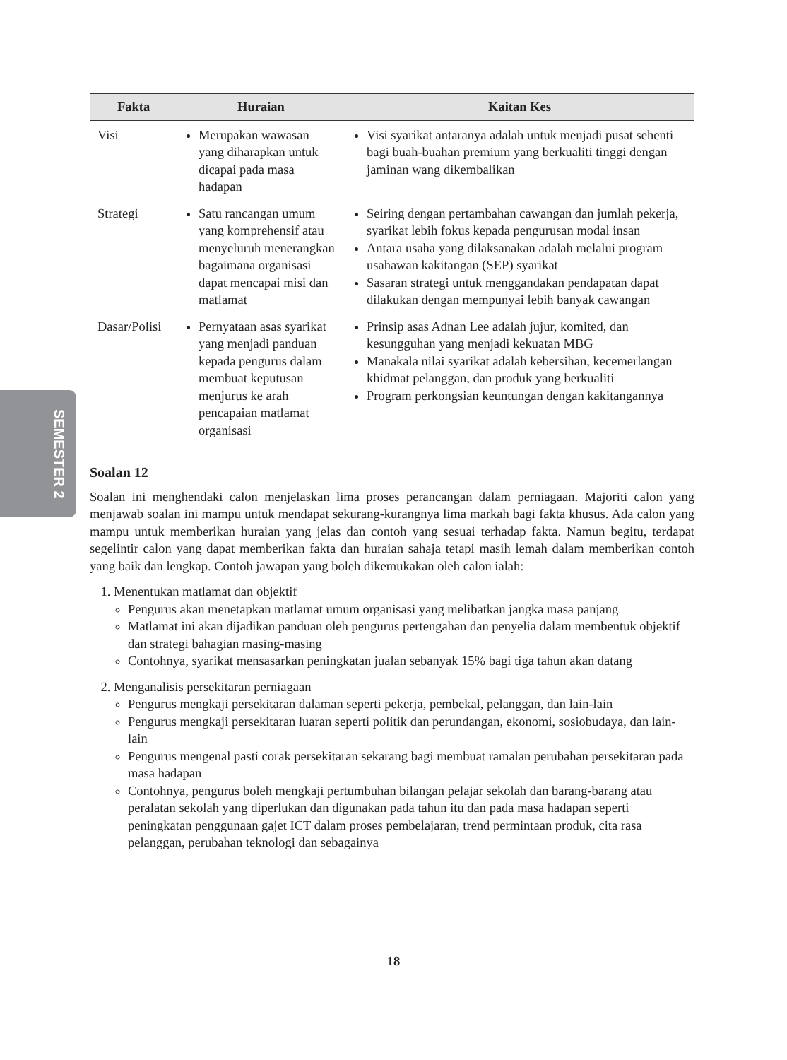SEMESTER 2
| Fakta | Huraian | Kaitan Kes |
| --- | --- | --- |
| Visi | Merupakan wawasan yang diharapkan untuk dicapai pada masa hadapan | Visi syarikat antaranya adalah untuk menjadi pusat sehenti bagi buah-buahan premium yang berkualiti tinggi dengan jaminan wang dikembalikan |
| Strategi | Satu rancangan umum yang komprehensif atau menyeluruh menerangkan bagaimana organisasi dapat mencapai misi dan matlamat | Seiring dengan pertambahan cawangan dan jumlah pekerja, syarikat lebih fokus kepada pengurusan modal insan Antara usaha yang dilaksanakan adalah melalui program usahawan kakitangan (SEP) syarikat Sasaran strategi untuk menggandakan pendapatan dapat dilakukan dengan mempunyai lebih banyak cawangan |
| Dasar/Polisi | Pernyataan asas syarikat yang menjadi panduan kepada pengurus dalam membuat keputusan menjurus ke arah pencapaian matlamat organisasi | Prinsip asas Adnan Lee adalah jujur, komited, dan kesungguhan yang menjadi kekuatan MBG Manakala nilai syarikat adalah kebersihan, kecemerlangan khidmat pelanggan, dan produk yang berkualiti Program perkongsian keuntungan dengan kakitangannya |
Soalan 12
Soalan ini menghendaki calon menjelaskan lima proses perancangan dalam perniagaan. Majoriti calon yang menjawab soalan ini mampu untuk mendapat sekurang-kurangnya lima markah bagi fakta khusus. Ada calon yang mampu untuk memberikan huraian yang jelas dan contoh yang sesuai terhadap fakta. Namun begitu, terdapat segelintir calon yang dapat memberikan fakta dan huraian sahaja tetapi masih lemah dalam memberikan contoh yang baik dan lengkap. Contoh jawapan yang boleh dikemukakan oleh calon ialah:
1. Menentukan matlamat dan objektif
Pengurus akan menetapkan matlamat umum organisasi yang melibatkan jangka masa panjang
Matlamat ini akan dijadikan panduan oleh pengurus pertengahan dan penyelia dalam membentuk objektif dan strategi bahagian masing-masing
Contohnya, syarikat mensasarkan peningkatan jualan sebanyak 15% bagi tiga tahun akan datang
2. Menganalisis persekitaran perniagaan
Pengurus mengkaji persekitaran dalaman seperti pekerja, pembekal, pelanggan, dan lain-lain
Pengurus mengkaji persekitaran luaran seperti politik dan perundangan, ekonomi, sosiobudaya, dan lain-lain
Pengurus mengenal pasti corak persekitaran sekarang bagi membuat ramalan perubahan persekitaran pada masa hadapan
Contohnya, pengurus boleh mengkaji pertumbuhan bilangan pelajar sekolah dan barang-barang atau peralatan sekolah yang diperlukan dan digunakan pada tahun itu dan pada masa hadapan seperti peningkatan penggunaan gajet ICT dalam proses pembelajaran, trend permintaan produk, cita rasa pelanggan, perubahan teknologi dan sebagainya
18